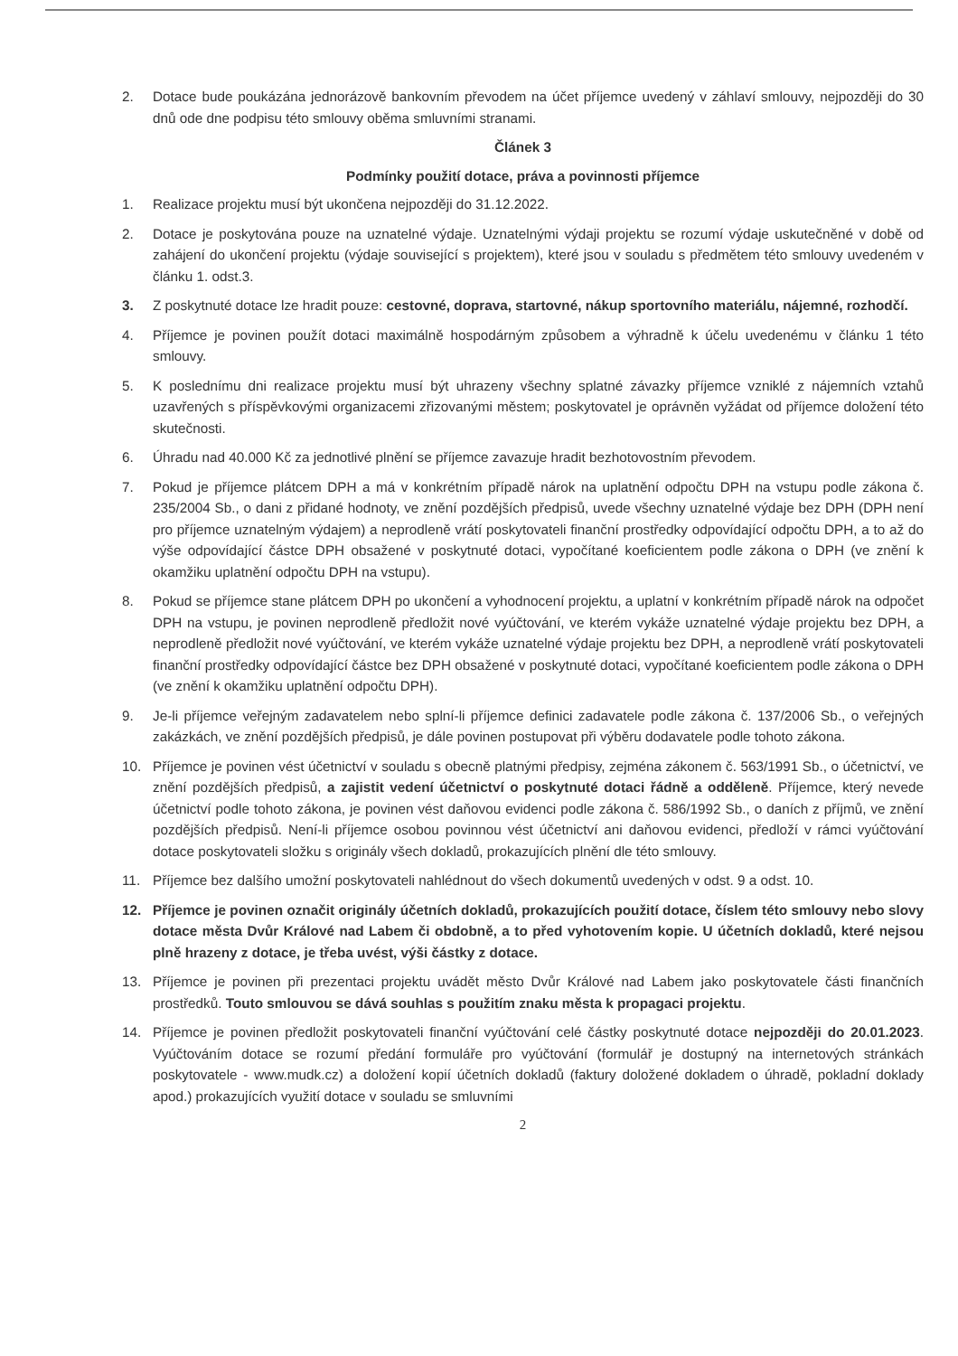2. Dotace bude poukázána jednorázově bankovním převodem na účet příjemce uvedený v záhlaví smlouvy, nejpozději do 30 dnů ode dne podpisu této smlouvy oběma smluvními stranami.
Článek 3
Podmínky použití dotace, práva a povinnosti příjemce
1. Realizace projektu musí být ukončena nejpozději do 31.12.2022.
2. Dotace je poskytována pouze na uznatelné výdaje. Uznatelnými výdaji projektu se rozumí výdaje uskutečněné v době od zahájení do ukončení projektu (výdaje související s projektem), které jsou v souladu s předmětem této smlouvy uvedeném v článku 1. odst.3.
3. Z poskytnuté dotace lze hradit pouze: cestovné, doprava, startovné, nákup sportovního materiálu, nájemné, rozhodčí.
4. Příjemce je povinen použít dotaci maximálně hospodárným způsobem a výhradně k účelu uvedenému v článku 1 této smlouvy.
5. K poslednímu dni realizace projektu musí být uhrazeny všechny splatné závazky příjemce vzniklé z nájemních vztahů uzavřených s příspěvkovými organizacemi zřizovanými městem; poskytovatel je oprávněn vyžádat od příjemce doložení této skutečnosti.
6. Úhradu nad 40.000 Kč za jednotlivé plnění se příjemce zavazuje hradit bezhotovostním převodem.
7. Pokud je příjemce plátcem DPH a má v konkrétním případě nárok na uplatnění odpočtu DPH na vstupu podle zákona č. 235/2004 Sb., o dani z přidané hodnoty, ve znění pozdějších předpisů, uvede všechny uznatelné výdaje bez DPH (DPH není pro příjemce uznatelným výdajem) a neprodleně vrátí poskytovateli finanční prostředky odpovídající odpočtu DPH, a to až do výše odpovídající částce DPH obsažené v poskytnuté dotaci, vypočítané koeficientem podle zákona o DPH (ve znění k okamžiku uplatnění odpočtu DPH na vstupu).
8. Pokud se příjemce stane plátcem DPH po ukončení a vyhodnocení projektu, a uplatní v konkrétním případě nárok na odpočet DPH na vstupu, je povinen neprodleně předložit nové vyúčtování, ve kterém vykáže uznatelné výdaje projektu bez DPH, a neprodleně předložit nové vyúčtování, ve kterém vykáže uznatelné výdaje projektu bez DPH, a neprodleně vrátí poskytovateli finanční prostředky odpovídající částce bez DPH obsažené v poskytnuté dotaci, vypočítané koeficientem podle zákona o DPH (ve znění k okamžiku uplatnění odpočtu DPH).
9. Je-li příjemce veřejným zadavatelem nebo splní-li příjemce definici zadavatele podle zákona č. 137/2006 Sb., o veřejných zakázkách, ve znění pozdějších předpisů, je dále povinen postupovat při výběru dodavatele podle tohoto zákona.
10. Příjemce je povinen vést účetnictví v souladu s obecně platnými předpisy, zejména zákonem č. 563/1991 Sb., o účetnictví, ve znění pozdějších předpisů, a zajistit vedení účetnictví o poskytnuté dotaci řádně a odděleně. Příjemce, který nevede účetnictví podle tohoto zákona, je povinen vést daňovou evidenci podle zákona č. 586/1992 Sb., o daních z příjmů, ve znění pozdějších předpisů. Není-li příjemce osobou povinnou vést účetnictví ani daňovou evidenci, předloží v rámci vyúčtování dotace poskytovateli složku s originály všech dokladů, prokazujících plnění dle této smlouvy.
11. Příjemce bez dalšího umožní poskytovateli nahlédnout do všech dokumentů uvedených v odst. 9 a odst. 10.
12. Příjemce je povinen označit originály účetních dokladů, prokazujících použití dotace, číslem této smlouvy nebo slovy dotace města Dvůr Králové nad Labem či obdobně, a to před vyhotovením kopie. U účetních dokladů, které nejsou plně hrazeny z dotace, je třeba uvést, výši částky z dotace.
13. Příjemce je povinen při prezentaci projektu uvádět město Dvůr Králové nad Labem jako poskytovatele části finančních prostředků. Touto smlouvou se dává souhlas s použitím znaku města k propagaci projektu.
14. Příjemce je povinen předložit poskytovateli finanční vyúčtování celé částky poskytnuté dotace nejpozději do 20.01.2023. Vyúčtováním dotace se rozumí předání formuláře pro vyúčtování (formulář je dostupný na internetových stránkách poskytovatele - www.mudk.cz) a doložení kopií účetních dokladů (faktury doložené dokladem o úhradě, pokladní doklady apod.) prokazujících využití dotace v souladu se smluvními
2